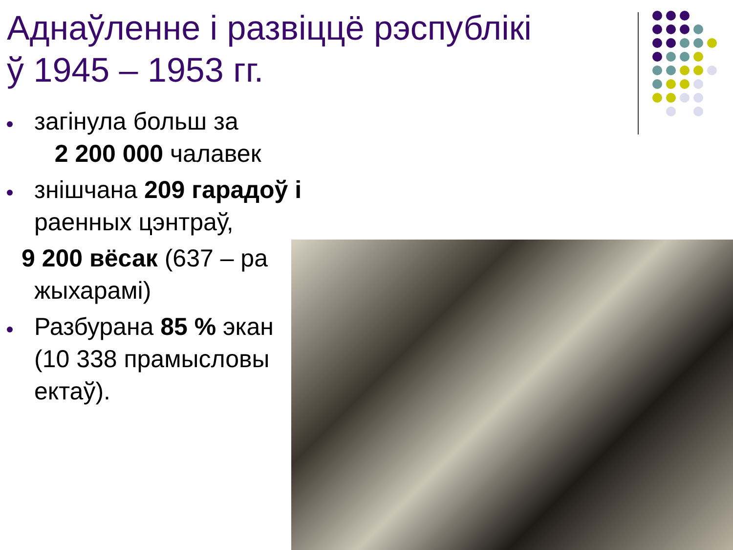Аднаўленне і развіццё рэспублікі
ў 1945 – 1953 гг.
загінула больш за
2 200 000 чалавек
знішчана 209 гарадоў і
раенных цэнтраў,
9 200 вёсак (637 – ра
жыхарамі)
Разбурана 85 % экан
(10 338 прамысловы
ектаў).